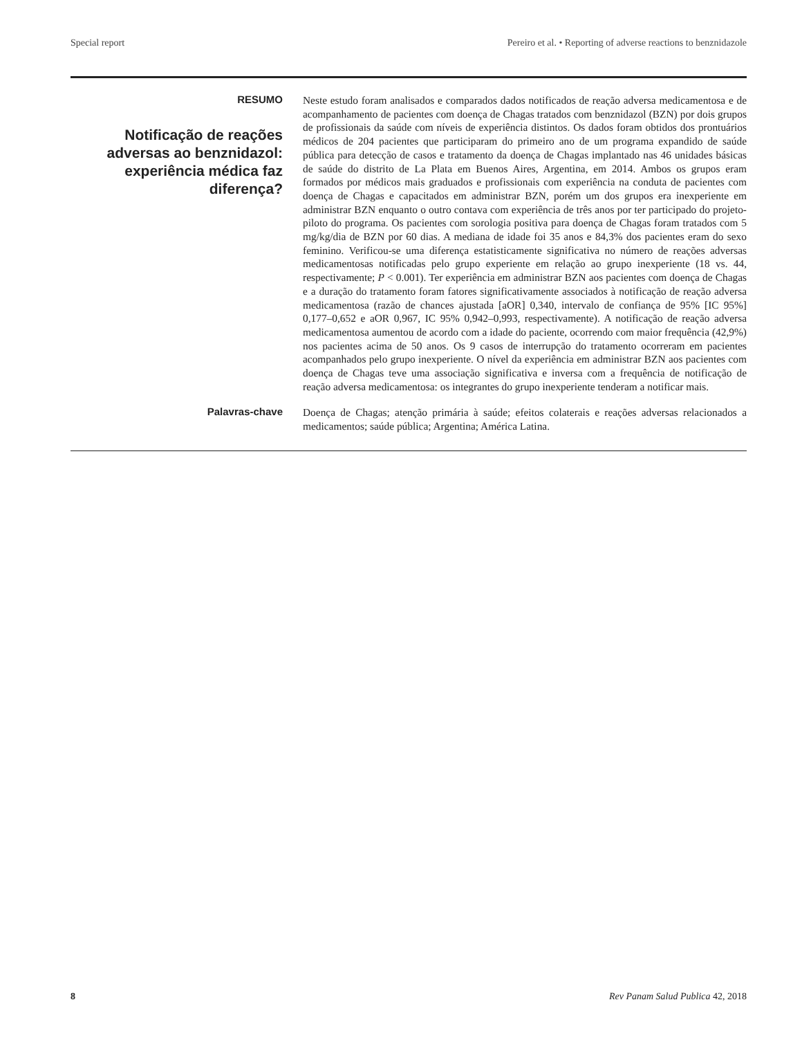Special report Pereiro et al. • Reporting of adverse reactions to benznidazole
RESUMO
Notificação de reações adversas ao benznidazol: experiência médica faz diferença?
Neste estudo foram analisados e comparados dados notificados de reação adversa medicamentosa e de acompanhamento de pacientes com doença de Chagas tratados com benznidazol (BZN) por dois grupos de profissionais da saúde com níveis de experiência distintos. Os dados foram obtidos dos prontuários médicos de 204 pacientes que participaram do primeiro ano de um programa expandido de saúde pública para detecção de casos e tratamento da doença de Chagas implantado nas 46 unidades básicas de saúde do distrito de La Plata em Buenos Aires, Argentina, em 2014. Ambos os grupos eram formados por médicos mais graduados e profissionais com experiência na conduta de pacientes com doença de Chagas e capacitados em administrar BZN, porém um dos grupos era inexperiente em administrar BZN enquanto o outro contava com experiência de três anos por ter participado do projeto-piloto do programa. Os pacientes com sorologia positiva para doença de Chagas foram tratados com 5 mg/kg/dia de BZN por 60 dias. A mediana de idade foi 35 anos e 84,3% dos pacientes eram do sexo feminino. Verificou-se uma diferença estatisticamente significativa no número de reações adversas medicamentosas notificadas pelo grupo experiente em relação ao grupo inexperiente (18 vs. 44, respectivamente; P < 0.001). Ter experiência em administrar BZN aos pacientes com doença de Chagas e a duração do tratamento foram fatores significativamente associados à notificação de reação adversa medicamentosa (razão de chances ajustada [aOR] 0,340, intervalo de confiança de 95% [IC 95%] 0,177–0,652 e aOR 0,967, IC 95% 0,942–0,993, respectivamente). A notificação de reação adversa medicamentosa aumentou de acordo com a idade do paciente, ocorrendo com maior frequência (42,9%) nos pacientes acima de 50 anos. Os 9 casos de interrupção do tratamento ocorreram em pacientes acompanhados pelo grupo inexperiente. O nível da experiência em administrar BZN aos pacientes com doença de Chagas teve uma associação significativa e inversa com a frequência de notificação de reação adversa medicamentosa: os integrantes do grupo inexperiente tenderam a notificar mais.
Palavras-chave
Doença de Chagas; atenção primária à saúde; efeitos colaterais e reações adversas relacionados a medicamentos; saúde pública; Argentina; América Latina.
8 Rev Panam Salud Publica 42, 2018